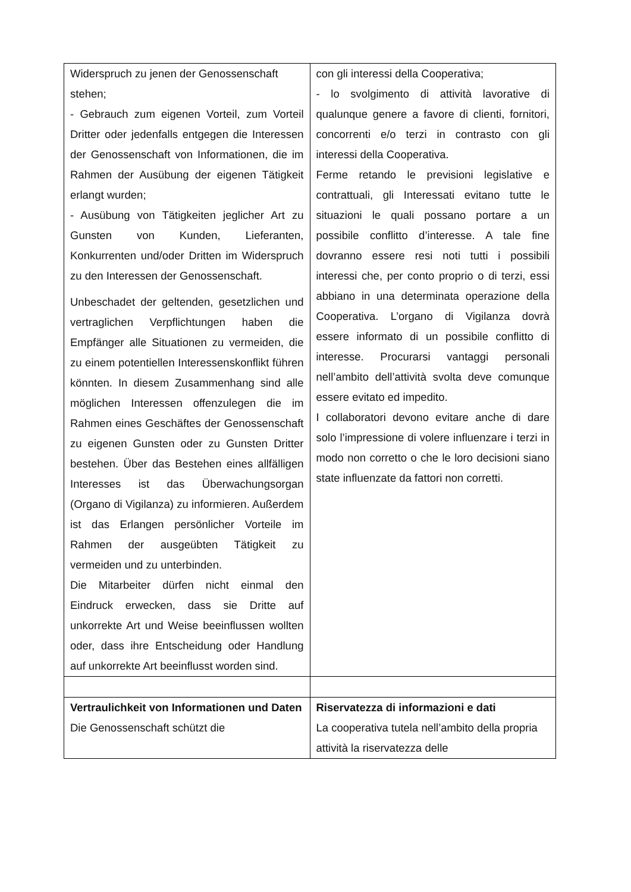| Widerspruch zu jenen der Genossenschaft stehen; - Gebrauch zum eigenen Vorteil, zum Vorteil Dritter oder jedenfalls entgegen die Interessen der Genossenschaft von Informationen, die im Rahmen der Ausübung der eigenen Tätigkeit erlangt wurden; - Ausübung von Tätigkeiten jeglicher Art zu Gunsten von Kunden, Lieferanten, Konkurrenten und/oder Dritten im Widerspruch zu den Interessen der Genossenschaft. Unbeschadet der geltenden, gesetzlichen und vertraglichen Verpflichtungen haben die Empfänger alle Situationen zu vermeiden, die zu einem potentiellen Interessenskonflikt führen könnten. In diesem Zusammenhang sind alle möglichen Interessen offenzulegen die im Rahmen eines Geschäftes der Genossenschaft zu eigenen Gunsten oder zu Gunsten Dritter bestehen. Über das Bestehen eines allfälligen Interesses ist das Überwachungsorgan (Organo di Vigilanza) zu informieren. Außerdem ist das Erlangen persönlicher Vorteile im Rahmen der ausgeübten Tätigkeit zu vermeiden und zu unterbinden. Die Mitarbeiter dürfen nicht einmal den Eindruck erwecken, dass sie Dritte auf unkorrekte Art und Weise beeinflussen wollten oder, dass ihre Entscheidung oder Handlung auf unkorrekte Art beeinflusst worden sind. | con gli interessi della Cooperativa; - lo svolgimento di attività lavorative di qualunque genere a favore di clienti, fornitori, concorrenti e/o terzi in contrasto con gli interessi della Cooperativa. Ferme retando le previsioni legislative e contrattuali, gli Interessati evitano tutte le situazioni le quali possano portare a un possibile conflitto d’interesse. A tale fine dovranno essere resi noti tutti i possibili interessi che, per conto proprio o di terzi, essi abbiano in una determinata operazione della Cooperativa. L’organo di Vigilanza dovrà essere informato di un possibile conflitto di interesse. Procurarsi vantaggi personali nell’ambito dell’attività svolta deve comunque essere evitato ed impedito. I collaboratori devono evitare anche di dare solo l’impressione di volere influenzare i terzi in modo non corretto o che le loro decisioni siano state influenzate da fattori non corretti. |
| Vertraulichkeit von Informationen und Daten Die Genossenschaft schützt die | Riservatezza di informazioni e dati La cooperativa tutela nell’ambito della propria attività la riservatezza delle |